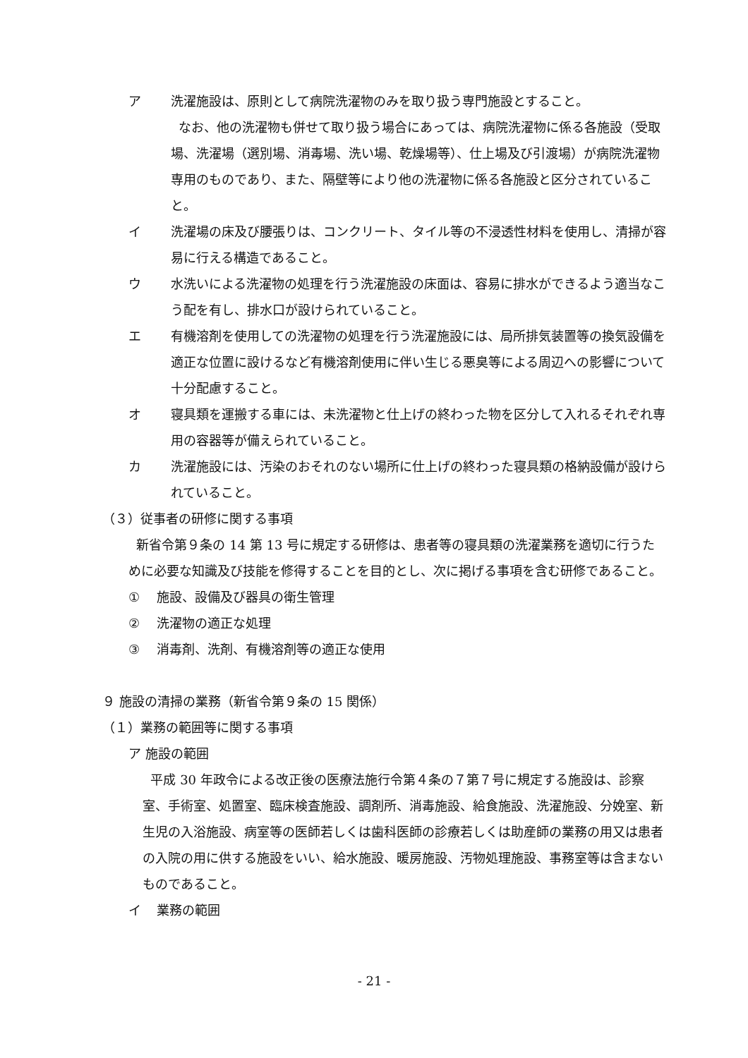ア 洗濯施設は、原則として病院洗濯物のみを取り扱う専門施設とすること。
なお、他の洗濯物も併せて取り扱う場合にあっては、病院洗濯物に係る各施設（受取場、洗濯場（選別場、消毒場、洗い場、乾燥場等）、仕上場及び引渡場）が病院洗濯物専用のものであり、また、隔壁等により他の洗濯物に係る各施設と区分されていること。
イ 洗濯場の床及び腰張りは、コンクリート、タイル等の不浸透性材料を使用し、清掃が容易に行える構造であること。
ウ 水洗いによる洗濯物の処理を行う洗濯施設の床面は、容易に排水ができるよう適当なこう配を有し、排水口が設けられていること。
エ 有機溶剤を使用しての洗濯物の処理を行う洗濯施設には、局所排気装置等の換気設備を適正な位置に設けるなど有機溶剤使用に伴い生じる悪臭等による周辺への影響について十分配慮すること。
オ 寝具類を運搬する車には、未洗濯物と仕上げの終わった物を区分して入れるそれぞれ専用の容器等が備えられていること。
カ 洗濯施設には、汚染のおそれのない場所に仕上げの終わった寝具類の格納設備が設けられていること。
（３）従事者の研修に関する事項
新省令第９条の 14 第 13 号に規定する研修は、患者等の寝具類の洗濯業務を適切に行うために必要な知識及び技能を修得することを目的とし、次に掲げる事項を含む研修であること。
① 施設、設備及び器具の衛生管理
② 洗濯物の適正な処理
③ 消毒剤、洗剤、有機溶剤等の適正な使用
９ 施設の清掃の業務（新省令第９条の 15 関係）
（１）業務の範囲等に関する事項
ア 施設の範囲
平成 30 年政令による改正後の医療法施行令第４条の７第７号に規定する施設は、診察室、手術室、処置室、臨床検査施設、調剤所、消毒施設、給食施設、洗濯施設、分娩室、新生児の入浴施設、病室等の医師若しくは歯科医師の診療若しくは助産師の業務の用又は患者の入院の用に供する施設をいい、給水施設、暖房施設、汚物処理施設、事務室等は含まないものであること。
イ 業務の範囲
- 21 -